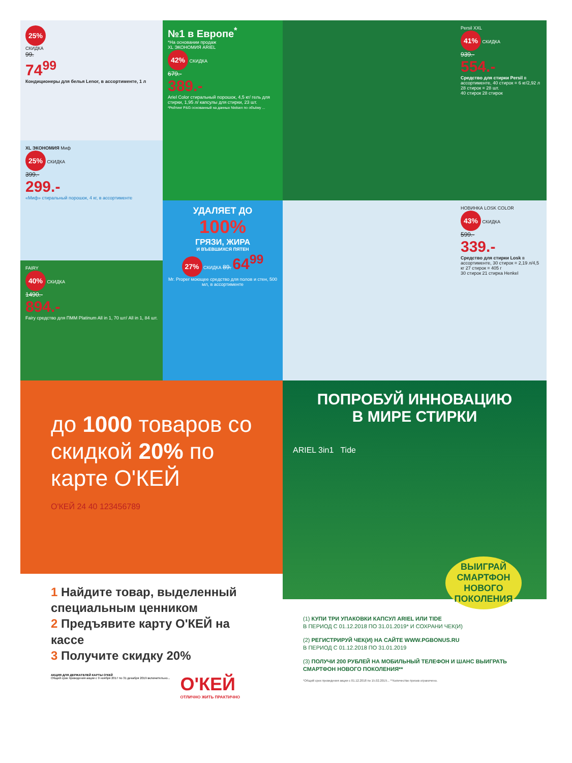25%
СКИДКА
99.
74<sup>99</sup>
Кондиционеры для белья Lenor, в ассортименте, 1 л
XL ЭКОНОМИЯ Миф
25% СКИДКА
399.-
299.-
«Миф» стиральный порошок, 4 кг, в ассортименте
FAIRY
40% СКИДКА
1490.-
894.-
Fairy средство для ПММ Platinum All in 1, 70 шт/ All in 1, 84 шт.
№1 в Европе<sup>*</sup>
*На основании продаж
XL ЭКОНОМИЯ ARIEL
42% СКИДКА
679.-
389.-
Ariel Color стиральный порошок, 4,5 кг/ гель для стирки, 1,95 л/ капсулы для стирки, 23 шт.
*Рейтинг P&G основанный на данных Nielsen по объёму ...
УДАЛЯЕТ ДО
100%
ГРЯЗИ, ЖИРА
И ВЪЕВШИХСЯ ПЯТЕН
27% СКИДКА 89. 64<sup>99</sup>
Mr. Proper моющее средство для полов и стен, 500 мл, в ассортименте
Persil XXL
41% СКИДКА
939.-
554.-
Средство для стирки Persil в ассортименте, 40 стирок = 6 кг/2,92 л 28 стирок = 28 шт.
40 стирок 28 стирок
НОВИНКА LOSK COLOR
43% СКИДКА
599.-
339.-
Средство для стирки Losk в ассортименте, 30 стирок = 2,19 л/4,5 кг 27 стирок = 405 г
30 стирок 21 стирка Henkel
до 1000 товаров со скидкой 20% по карте О'КЕЙ
О'КЕЙ 24 40 123456789
1 Найдите товар, выделенный специальным ценником
2 Предъявите карту О'КЕЙ на кассе
3 Получите скидку 20%
АКЦИЯ ДЛЯ ДЕРЖАТЕЛЕЙ КАРТЫ О'КЕЙ
Общий срок проведения акции с 9 ноября 2017 по 31 декабря 2019 включительно...
О'КЕЙ
ОТЛИЧНО ЖИТЬ ПРАКТИЧНО
ПОПРОБУЙ ИННОВАЦИЮ
В МИРЕ СТИРКИ
ARIEL 3in1 Tide
ВЫИГРАЙ СМАРТФОН НОВОГО ПОКОЛЕНИЯ
(1) КУПИ ТРИ УПАКОВКИ КАПСУЛ ARIEL ИЛИ TIDE
В ПЕРИОД С 01.12.2018 ПО 31.01.2019* И СОХРАНИ ЧЕК(И)
(2) РЕГИСТРИРУЙ ЧЕК(И) НА САЙТЕ WWW.PGBONUS.RU
В ПЕРИОД С 01.12.2018 ПО 31.01.2019
(3) ПОЛУЧИ 200 РУБЛЕЙ НА МОБИЛЬНЫЙ ТЕЛЕФОН И ШАНС ВЫИГРАТЬ СМАРТФОН НОВОГО ПОКОЛЕНИЯ**
*Общий срок проведения акции с 01.12.2018 по 15.02.2019... **Количество призов ограничено.